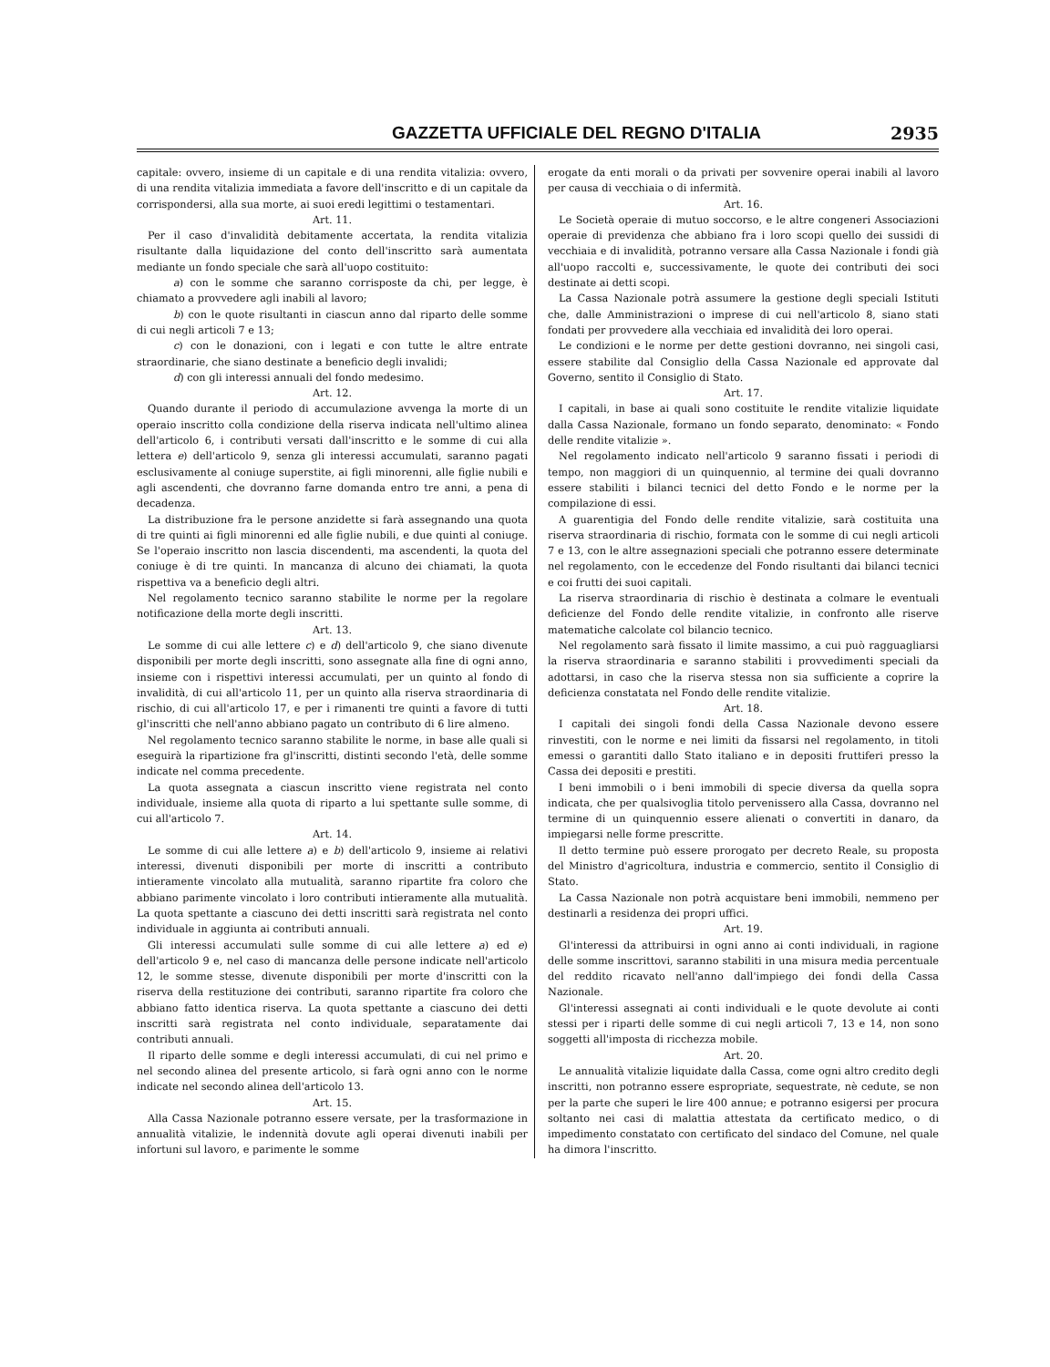GAZZETTA UFFICIALE DEL REGNO D'ITALIA 2935
capitale: ovvero, insieme di un capitale e di una rendita vitalizia: ovvero, di una rendita vitalizia immediata a favore dell'inscritto e di un capitale da corrispondersi, alla sua morte, ai suoi eredi legittimi o testamentari.
Art. 11.
Per il caso d'invalidità debitamente accertata, la rendita vitalizia risultante dalla liquidazione del conto dell'inscritto sarà aumentata mediante un fondo speciale che sarà all'uopo costituito:
a) con le somme che saranno corrisposte da chi, per legge, è chiamato a provvedere agli inabili al lavoro;
b) con le quote risultanti in ciascun anno dal riparto delle somme di cui negli articoli 7 e 13;
c) con le donazioni, con i legati e con tutte le altre entrate straordinarie, che siano destinate a beneficio degli invalidi;
d) con gli interessi annuali del fondo medesimo.
Art. 12.
Quando durante il periodo di accumulazione avvenga la morte di un operaio inscritto colla condizione della riserva indicata nell'ultimo alinea dell'articolo 6, i contributi versati dall'inscritto e le somme di cui alla lettera e) dell'articolo 9, senza gli interessi accumulati, saranno pagati esclusivamente al coniuge superstite, ai figli minorenni, alle figlie nubili e agli ascendenti, che dovranno farne domanda entro tre anni, a pena di decadenza.
La distribuzione fra le persone anzidette si farà assegnando una quota di tre quinti ai figli minorenni ed alle figlie nubili, e due quinti al coniuge. Se l'operaio inscritto non lascia discendenti, ma ascendenti, la quota del coniuge è di tre quinti. In mancanza di alcuno dei chiamati, la quota rispettiva va a beneficio degli altri.
Nel regolamento tecnico saranno stabilite le norme per la regolare notificazione della morte degli inscritti.
Art. 13.
Le somme di cui alle lettere c) e d) dell'articolo 9, che siano divenute disponibili per morte degli inscritti, sono assegnate alla fine di ogni anno, insieme con i rispettivi interessi accumulati, per un quinto al fondo di invalidità, di cui all'articolo 11, per un quinto alla riserva straordinaria di rischio, di cui all'articolo 17, e per i rimanenti tre quinti a favore di tutti gl'inscritti che nell'anno abbiano pagato un contributo di 6 lire almeno.
Nel regolamento tecnico saranno stabilite le norme, in base alle quali si eseguirà la ripartizione fra gl'inscritti, distinti secondo l'età, delle somme indicate nel comma precedente.
La quota assegnata a ciascun inscritto viene registrata nel conto individuale, insieme alla quota di riparto a lui spettante sulle somme, di cui all'articolo 7.
Art. 14.
Le somme di cui alle lettere a) e b) dell'articolo 9, insieme ai relativi interessi, divenuti disponibili per morte di inscritti a contributo intieramente vincolato alla mutualità, saranno ripartite fra coloro che abbiano parimente vincolato i loro contributi intieramente alla mutualità. La quota spettante a ciascuno dei detti inscritti sarà registrata nel conto individuale in aggiunta ai contributi annuali.
Gli interessi accumulati sulle somme di cui alle lettere a) ed e) dell'articolo 9 e, nel caso di mancanza delle persone indicate nell'articolo 12, le somme stesse, divenute disponibili per morte d'inscritti con la riserva della restituzione dei contributi, saranno ripartite fra coloro che abbiano fatto identica riserva. La quota spettante a ciascuno dei detti inscritti sarà registrata nel conto individuale, separatamente dai contributi annuali.
Il riparto delle somme e degli interessi accumulati, di cui nel primo e nel secondo alinea del presente articolo, si farà ogni anno con le norme indicate nel secondo alinea dell'articolo 13.
Art. 15.
Alla Cassa Nazionale potranno essere versate, per la trasformazione in annualità vitalizie, le indennità dovute agli operai divenuti inabili per infortuni sul lavoro, e parimente le somme
erogate da enti morali o da privati per sovvenire operai inabili al lavoro per causa di vecchiaia o di infermità.
Art. 16.
Le Società operaie di mutuo soccorso, e le altre congeneri Associazioni operaie di previdenza che abbiano fra i loro scopi quello dei sussidi di vecchiaia e di invalidità, potranno versare alla Cassa Nazionale i fondi già all'uopo raccolti e, successivamente, le quote dei contributi dei soci destinate ai detti scopi.
La Cassa Nazionale potrà assumere la gestione degli speciali Istituti che, dalle Amministrazioni o imprese di cui nell'articolo 8, siano stati fondati per provvedere alla vecchiaia ed invalidità dei loro operai.
Le condizioni e le norme per dette gestioni dovranno, nei singoli casi, essere stabilite dal Consiglio della Cassa Nazionale ed approvate dal Governo, sentito il Consiglio di Stato.
Art. 17.
I capitali, in base ai quali sono costituite le rendite vitalizie liquidate dalla Cassa Nazionale, formano un fondo separato, denominato: « Fondo delle rendite vitalizie ».
Nel regolamento indicato nell'articolo 9 saranno fissati i periodi di tempo, non maggiori di un quinquennio, al termine dei quali dovranno essere stabiliti i bilanci tecnici del detto Fondo e le norme per la compilazione di essi.
A guarentigia del Fondo delle rendite vitalizie, sarà costituita una riserva straordinaria di rischio, formata con le somme di cui negli articoli 7 e 13, con le altre assegnazioni speciali che potranno essere determinate nel regolamento, con le eccedenze del Fondo risultanti dai bilanci tecnici e coi frutti dei suoi capitali.
La riserva straordinaria di rischio è destinata a colmare le eventuali deficienze del Fondo delle rendite vitalizie, in confronto alle riserve matematiche calcolate col bilancio tecnico.
Nel regolamento sarà fissato il limite massimo, a cui può ragguagliarsi la riserva straordinaria e saranno stabiliti i provvedimenti speciali da adottarsi, in caso che la riserva stessa non sia sufficiente a coprire la deficienza constatata nel Fondo delle rendite vitalizie.
Art. 18.
I capitali dei singoli fondi della Cassa Nazionale devono essere rinvestiti, con le norme e nei limiti da fissarsi nel regolamento, in titoli emessi o garantiti dallo Stato italiano e in depositi fruttiferi presso la Cassa dei depositi e prestiti.
I beni immobili o i beni immobili di specie diversa da quella sopra indicata, che per qualsivoglia titolo pervenissero alla Cassa, dovranno nel termine di un quinquennio essere alienati o convertiti in danaro, da impiegarsi nelle forme prescritte.
Il detto termine può essere prorogato per decreto Reale, su proposta del Ministro d'agricoltura, industria e commercio, sentito il Consiglio di Stato.
La Cassa Nazionale non potrà acquistare beni immobili, nemmeno per destinarli a residenza dei propri uffici.
Art. 19.
Gl'interessi da attribuirsi in ogni anno ai conti individuali, in ragione delle somme inscrittovi, saranno stabiliti in una misura media percentuale del reddito ricavato nell'anno dall'impiego dei fondi della Cassa Nazionale.
Gl'interessi assegnati ai conti individuali e le quote devolute ai conti stessi per i riparti delle somme di cui negli articoli 7, 13 e 14, non sono soggetti all'imposta di ricchezza mobile.
Art. 20.
Le annualità vitalizie liquidate dalla Cassa, come ogni altro credito degli inscritti, non potranno essere espropriate, sequestrate, nè cedute, se non per la parte che superi le lire 400 annue; e potranno esigersi per procura soltanto nei casi di malattia attestata da certificato medico, o di impedimento constatato con certificato del sindaco del Comune, nel quale ha dimora l'inscritto.